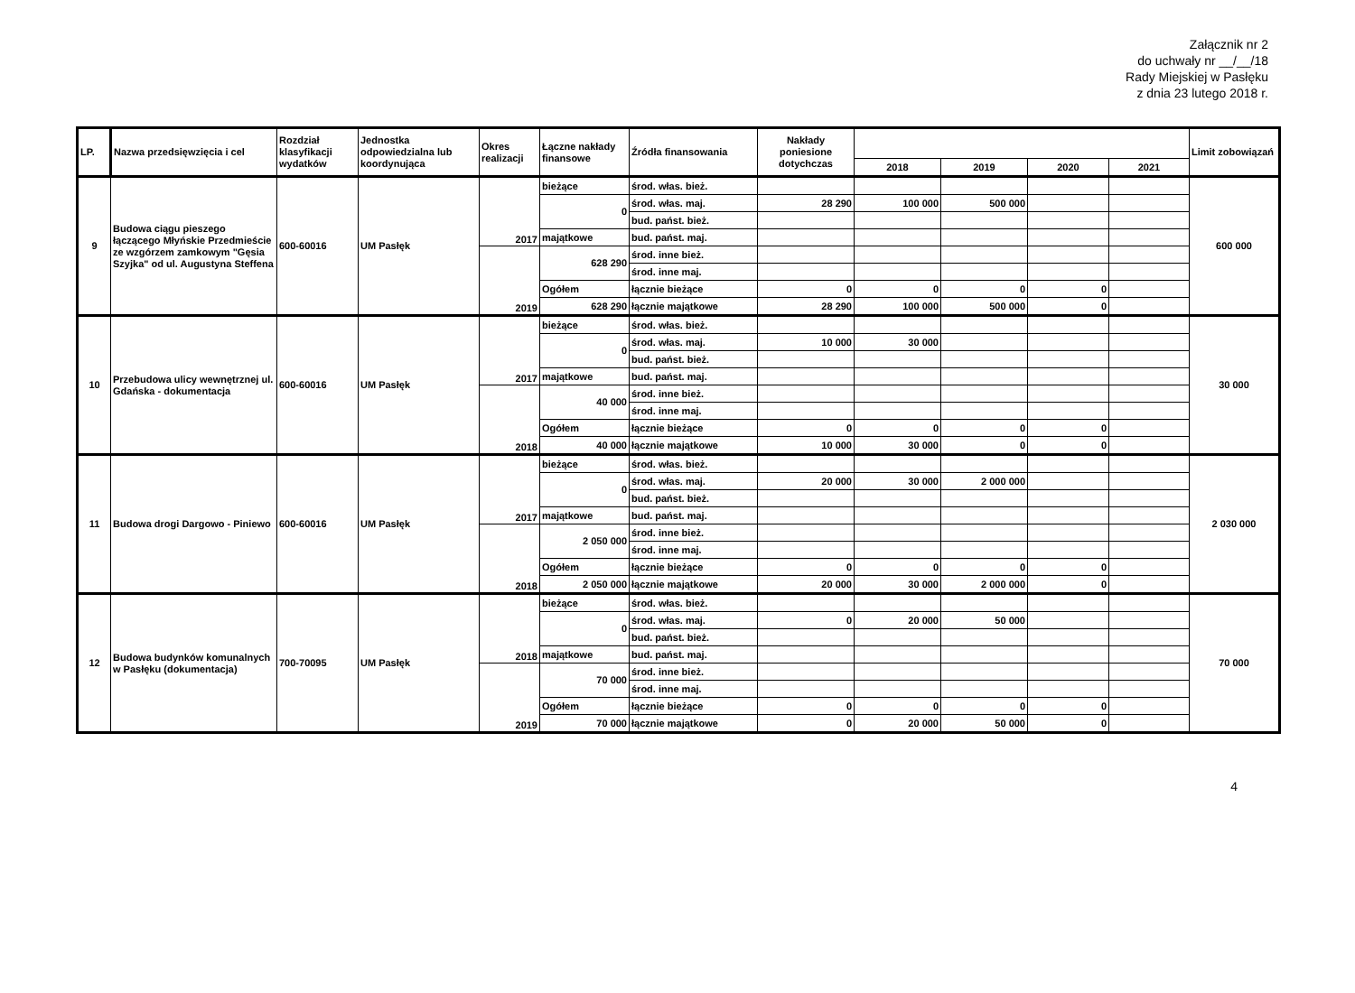Załącznik nr 2
do uchwały nr __/__/18
Rady Miejskiej w Pasłęku
z dnia 23 lutego 2018 r.
| LP. | Nazwa przedsięwzięcia i cel | Rozdział klasyfikacji wydatków | Jednostka odpowiedzialna lub koordynująca | Okres realizacji | Łączne nakłady finansowe | Źródła finansowania | Nakłady poniesione dotychczas | | | | | Limit zobowiązań |
| --- | --- | --- | --- | --- | --- | --- | --- | --- | --- | --- | --- | --- |
| | | | | | | | | 2018 | 2019 | 2020 | 2021 | |
| 9 | Budowa ciągu pieszego łączącego Młyńskie Przedmieście ze wzgórzem zamkowym "Gęsia Szyjka" od ul. Augustyna Steffena | 600-60016 | UM Pasłęk | 2017 | bieżące | środ. włas. bież. | | | | | | 600 000 |
| | | | | | 0 | środ. włas. maj. | 28 290 | 100 000 | 500 000 | | | |
| | | | | | | bud. państ. bież. | | | | | | |
| | | | | | majątkowe | bud. państ. maj. | | | | | | |
| | | | | 2019 | 628 290 | środ. inne bież. | | | | | | |
| | | | | | | środ. inne maj. | | | | | | |
| | | | | | Ogółem | łącznie bieżące | 0 | 0 | 0 | 0 | | |
| | | | | | 628 290 | łącznie majątkowe | 28 290 | 100 000 | 500 000 | 0 | | |
| 10 | Przebudowa ulicy wewnętrznej ul. Gdańska - dokumentacja | 600-60016 | UM Pasłęk | 2017 | bieżące | środ. włas. bież. | | | | | | 30 000 |
| | | | | | 0 | środ. włas. maj. | 10 000 | 30 000 | | | | |
| | | | | | | bud. państ. bież. | | | | | | |
| | | | | | majątkowe | bud. państ. maj. | | | | | | |
| | | | | 2018 | 40 000 | środ. inne bież. | | | | | | |
| | | | | | | środ. inne maj. | | | | | | |
| | | | | | Ogółem | łącznie bieżące | 0 | 0 | 0 | 0 | | |
| | | | | | 40 000 | łącznie majątkowe | 10 000 | 30 000 | 0 | 0 | | |
| 11 | Budowa drogi Dargowo - Piniewo | 600-60016 | UM Pasłęk | 2017 | bieżące | środ. włas. bież. | | | | | | 2 030 000 |
| | | | | | 0 | środ. włas. maj. | 20 000 | 30 000 | 2 000 000 | | | |
| | | | | | | bud. państ. bież. | | | | | | |
| | | | | | majątkowe | bud. państ. maj. | | | | | | |
| | | | | 2018 | 2 050 000 | środ. inne bież. | | | | | | |
| | | | | | | środ. inne maj. | | | | | | |
| | | | | | Ogółem | łącznie bieżące | 0 | 0 | 0 | 0 | | |
| | | | | | 2 050 000 | łącznie majątkowe | 20 000 | 30 000 | 2 000 000 | 0 | | |
| 12 | Budowa budynków komunalnych w Pasłęku (dokumentacja) | 700-70095 | UM Pasłęk | 2018 | bieżące | środ. włas. bież. | | | | | | 70 000 |
| | | | | | 0 | środ. włas. maj. | 0 | 20 000 | 50 000 | | | |
| | | | | | | bud. państ. bież. | | | | | | |
| | | | | | majątkowe | bud. państ. maj. | | | | | | |
| | | | | 2019 | 70 000 | środ. inne bież. | | | | | | |
| | | | | | | środ. inne maj. | | | | | | |
| | | | | | Ogółem | łącznie bieżące | 0 | 0 | 0 | 0 | | |
| | | | | | 70 000 | łącznie majątkowe | 0 | 20 000 | 50 000 | 0 | | |
4